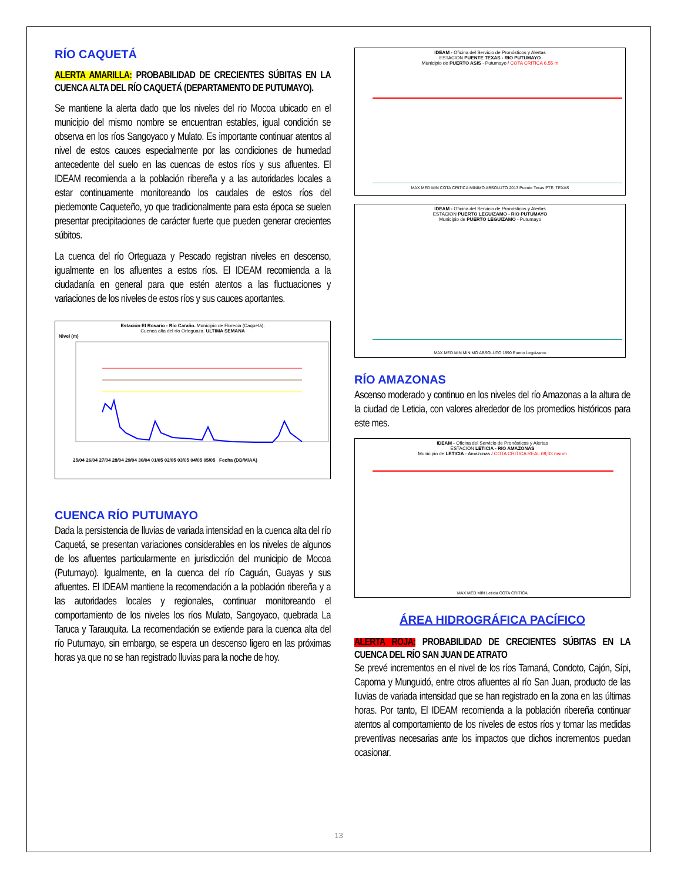RÍO CAQUETÁ
ALERTA AMARILLA: PROBABILIDAD DE CRECIENTES SÚBITAS EN LA CUENCA ALTA DEL RÍO CAQUETÁ (DEPARTAMENTO DE PUTUMAYO).
Se mantiene la alerta dado que los niveles del rio Mocoa ubicado en el municipio del mismo nombre se encuentran estables, igual condición se observa en los ríos Sangoyaco y Mulato. Es importante continuar atentos al nivel de estos cauces especialmente por las condiciones de humedad antecedente del suelo en las cuencas de estos ríos y sus afluentes. El IDEAM recomienda a la población ribereña y a las autoridades locales a estar continuamente monitoreando los caudales de estos ríos del piedemonte Caqueteño, yo que tradicionalmente para esta época se suelen presentar precipitaciones de carácter fuerte que pueden generar crecientes súbitos.
La cuenca del río Orteguaza y Pescado registran niveles en descenso, igualmente en los afluentes a estos ríos. El IDEAM recomienda a la ciudadanía en general para que estén atentos a las fluctuaciones y variaciones de los niveles de estos ríos y sus cauces aportantes.
Estación El Rosario - Río Caraño. Municipio de Florecia (Caquetá).
Cuenca alta del río Orteguaza. ULTIMA SEMANA
Nivel (m)
25/04 26/04 27/04 28/04 29/04 30/04 01/05 02/05 03/05 04/05 05/05 Fecha (DD/M/AA)
CUENCA RÍO PUTUMAYO
Dada la persistencia de lluvias de variada intensidad en la cuenca alta del río Caquetá, se presentan variaciones considerables en los niveles de algunos de los afluentes particularmente en jurisdicción del municipio de Mocoa (Putumayo). Igualmente, en la cuenca del río Caguán, Guayas y sus afluentes. El IDEAM mantiene la recomendación a la población ribereña y a las autoridades locales y regionales, continuar monitoreando el comportamiento de los niveles los ríos Mulato, Sangoyaco, quebrada La Taruca y Tarauquita. La recomendación se extiende para la cuenca alta del río Putumayo, sin embargo, se espera un descenso ligero en las próximas horas ya que no se han registrado lluvias para la noche de hoy.
IDEAM - Oficina del Servicio de Pronósticos y Alertas
ESTACION PUENTE TEXAS - RIO PUTUMAYO
Municipio de PUERTO ASIS - Putumayo / COTA CRITICA 6.55 m
MAX MED MIN COTA CRITICA MINIMO ABSOLUTO 2013 Puente Texas PTE. TEXAS
IDEAM - Oficina del Servicio de Pronósticos y Alertas
ESTACION PUERTO LEGUIZAMO - RIO PUTUMAYO
Municipio de PUERTO LEGUIZAMO - Putumayo
MAX MED MIN MINIMO ABSOLUTO 1990 Puerto Leguizamo
RÍO AMAZONAS
Ascenso moderado y continuo en los niveles del río Amazonas a la altura de la ciudad de Leticia, con valores alrededor de los promedios históricos para este mes.
IDEAM - Oficina del Servicio de Pronósticos y Alertas
ESTACION LETICIA - RIO AMAZONAS
Municipio de LETICIA - Amazonas / COTA CRITICA REAL 69,33 msnm
MAX MED MIN Leticia COTA CRITICA
ÁREA HIDROGRÁFICA PACÍFICO
ALERTA ROJA: PROBABILIDAD DE CRECIENTES SÚBITAS EN LA CUENCA DEL RÍO SAN JUAN DE ATRATO
Se prevé incrementos en el nivel de los ríos Tamaná, Condoto, Cajón, Sípi, Capoma y Munguidó, entre otros afluentes al río San Juan, producto de las lluvias de variada intensidad que se han registrado en la zona en las últimas horas. Por tanto, El IDEAM recomienda a la población ribereña continuar atentos al comportamiento de los niveles de estos ríos y tomar las medidas preventivas necesarias ante los impactos que dichos incrementos puedan ocasionar.
13